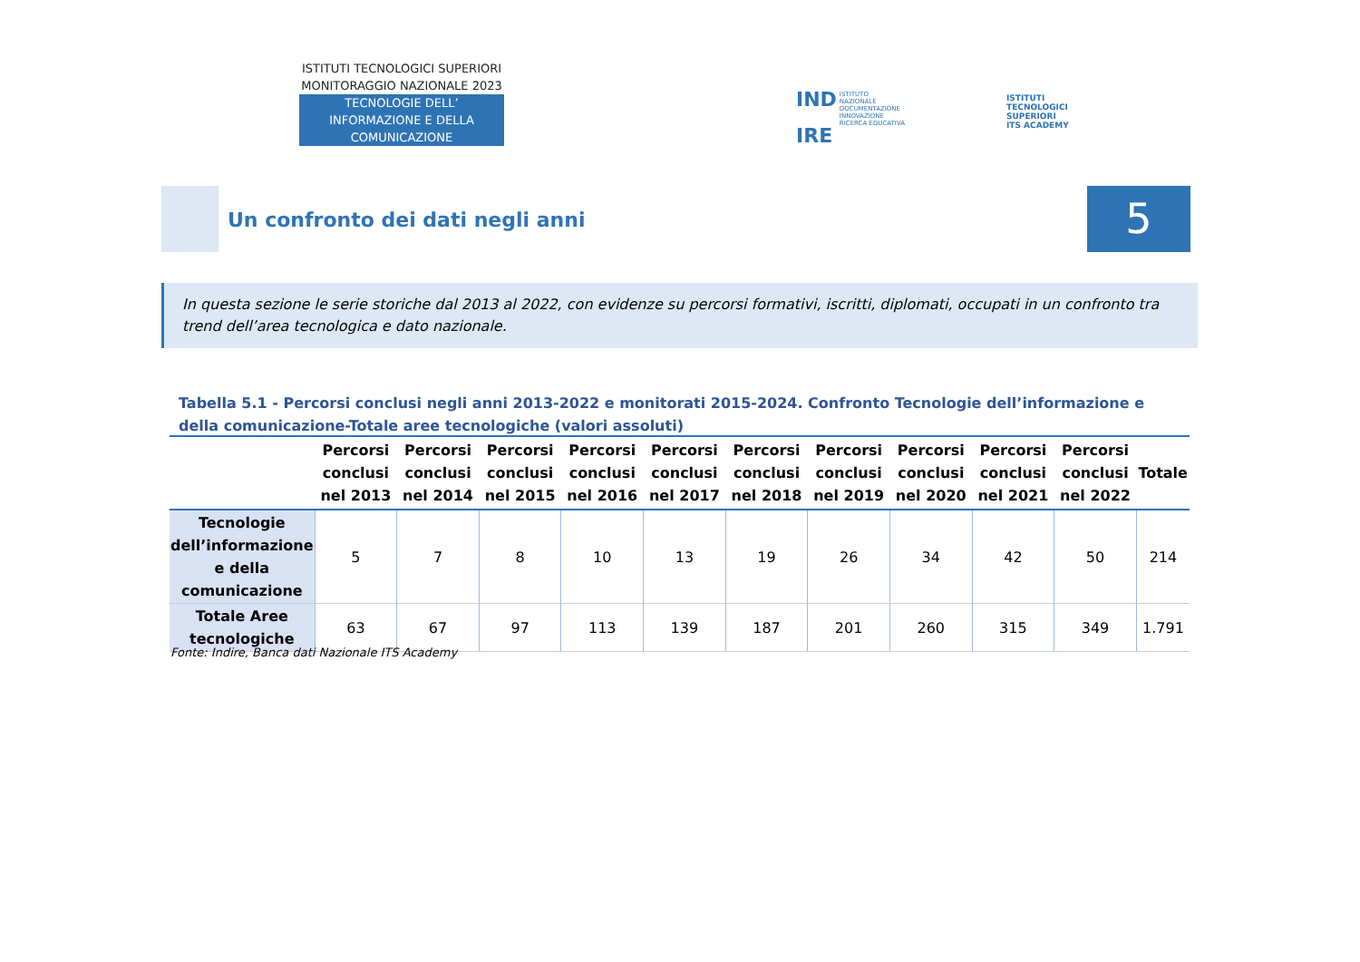ISTITUTI TECNOLOGICI SUPERIORI
MONITORAGGIO NAZIONALE 2023
TECNOLOGIE DELL’
INFORMAZIONE E DELLA
COMUNICAZIONE
IND ISTITUTO
NAZIONALE
DOCUMENTAZIONE
INNOVAZIONE
RICERCA EDUCATIVA
IRE
ISTITUTI
TECNOLOGICI
SUPERIORI
ITS ACADEMY
Un confronto dei dati negli anni
5
In questa sezione le serie storiche dal 2013 al 2022, con evidenze su percorsi formativi, iscritti, diplomati, occupati in un confronto tra trend dell’area tecnologica e dato nazionale.
Tabella 5.1 - Percorsi conclusi negli anni 2013-2022 e monitorati 2015-2024. Confronto Tecnologie dell’informazione e della comunicazione-Totale aree tecnologiche (valori assoluti)
| | Percorsi conclusi nel 2013 | Percorsi conclusi nel 2014 | Percorsi conclusi nel 2015 | Percorsi conclusi nel 2016 | Percorsi conclusi nel 2017 | Percorsi conclusi nel 2018 | Percorsi conclusi nel 2019 | Percorsi conclusi nel 2020 | Percorsi conclusi nel 2021 | Percorsi conclusi nel 2022 | Totale |
| --- | --- | --- | --- | --- | --- | --- | --- | --- | --- | --- | --- |
| Tecnologie dell’informazione e della comunicazione | 5 | 7 | 8 | 10 | 13 | 19 | 26 | 34 | 42 | 50 | 214 |
| Totale Aree tecnologiche | 63 | 67 | 97 | 113 | 139 | 187 | 201 | 260 | 315 | 349 | 1.791 |
Fonte: Indire, Banca dati Nazionale ITS Academy